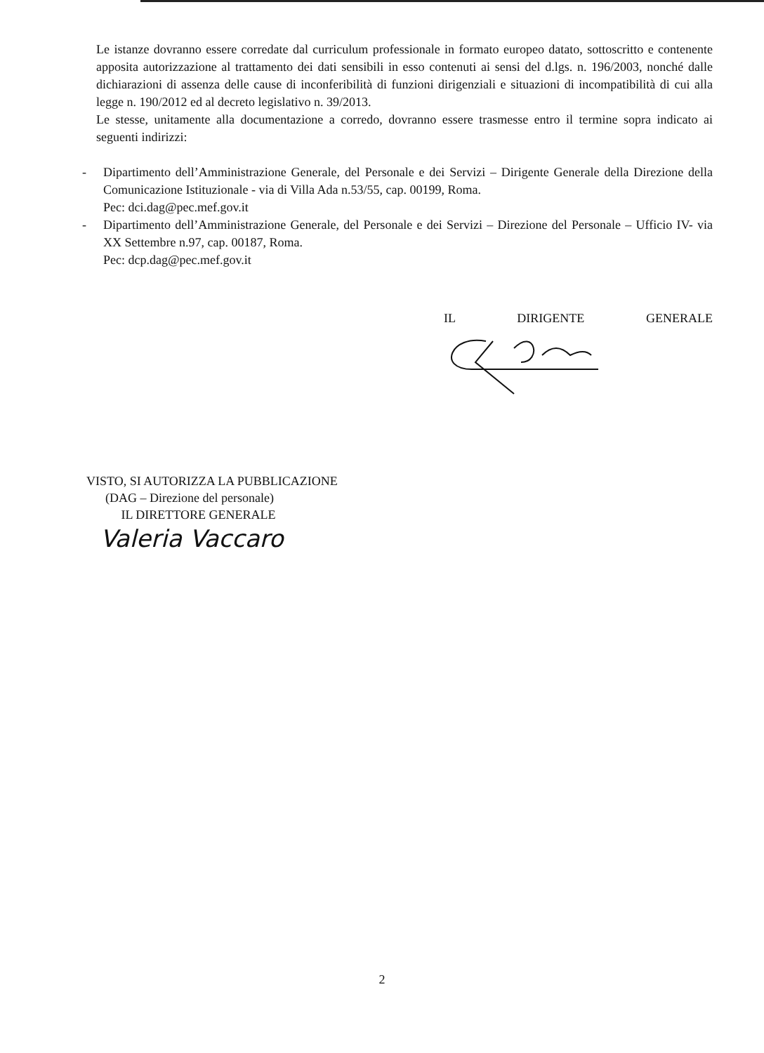Le istanze dovranno essere corredate dal curriculum professionale in formato europeo datato, sottoscritto e contenente apposita autorizzazione al trattamento dei dati sensibili in esso contenuti ai sensi del d.lgs. n. 196/2003, nonché dalle dichiarazioni di assenza delle cause di inconferibilità di funzioni dirigenziali e situazioni di incompatibilità di cui alla legge n. 190/2012 ed al decreto legislativo n. 39/2013.
Le stesse, unitamente alla documentazione a corredo, dovranno essere trasmesse entro il termine sopra indicato ai seguenti indirizzi:
- Dipartimento dell’Amministrazione Generale, del Personale e dei Servizi – Dirigente Generale della Direzione della Comunicazione Istituzionale - via di Villa Ada n.53/55, cap. 00199, Roma.
Pec: dci.dag@pec.mef.gov.it
- Dipartimento dell’Amministrazione Generale, del Personale e dei Servizi – Direzione del Personale – Ufficio IV- via XX Settembre n.97, cap. 00187, Roma.
Pec: dcp.dag@pec.mef.gov.it
IL DIRIGENTE GENERALE
VISTO, SI AUTORIZZA LA PUBBLICAZIONE
(DAG – Direzione del personale)
IL DIRETTORE GENERALE
Valeria Vaccaro
2